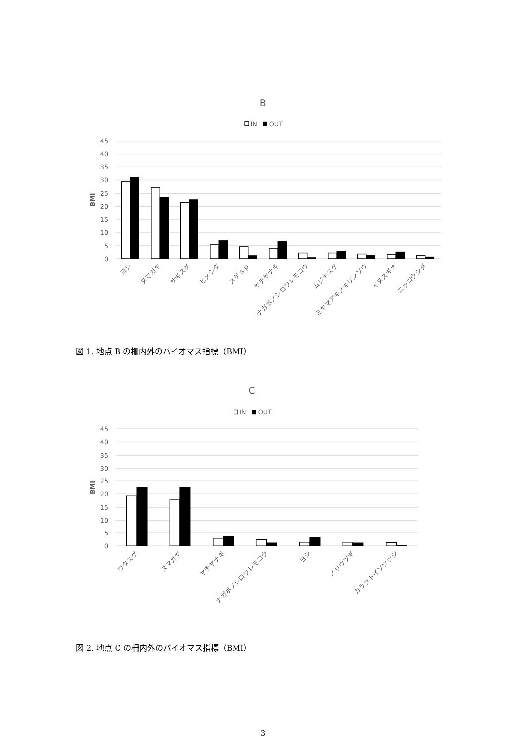B
IN
OUT
45
40
35
30
25
20
15
10
5
0
BMI
ヨシ
ヌマガヤ
サギスゲ
ヒメシダ
スゲｓｐ
ヤチヤナギ
ナガボノシロワレモコウ
ムジナスゲ
ミヤマアキノキリンソウ
イヌスギナ
ニッコウシダ
図 1. 地点 B の柵内外のバイオマス指標（BMI）
C
IN
OUT
45
40
35
30
25
20
15
10
5
0
BMI
ワタスゲ
ヌマガヤ
ヤチヤナギ
ナガボノシロワレモコウ
ヨシ
ノリウツギ
カラフトイソツツジ
図 2. 地点 C の柵内外のバイオマス指標（BMI）
3